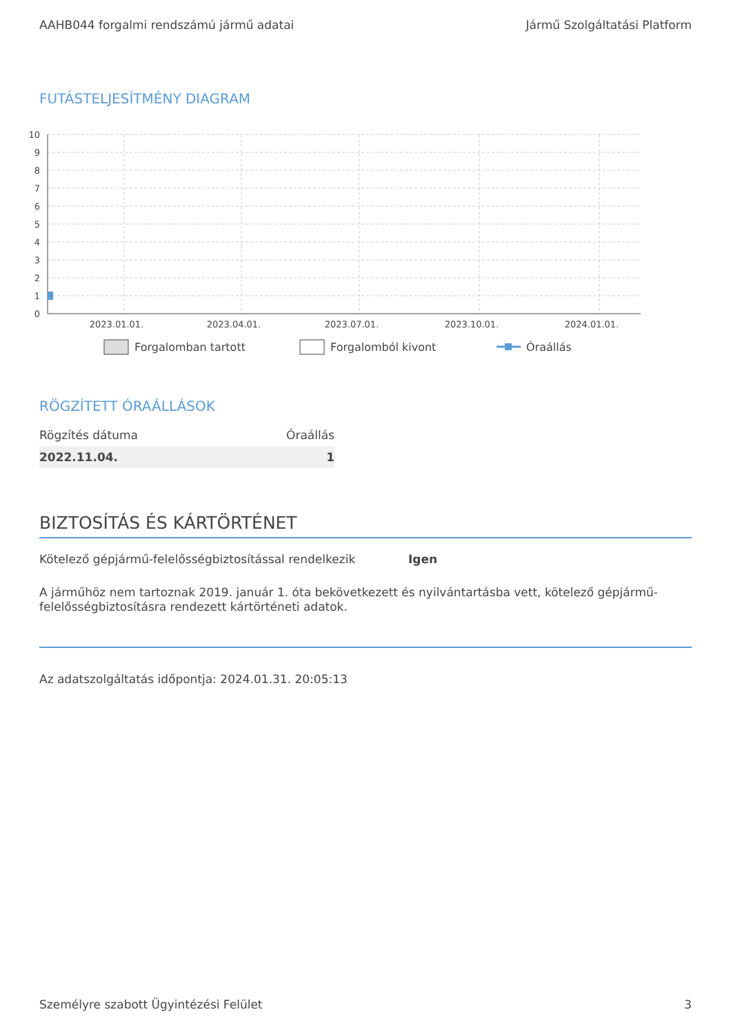AAHB044 forgalmi rendszámú jármű adatai Jármű Szolgáltatási Platform
FUTÁSTELJESÍTMÉNY DIAGRAM
10
9
8
7
6
5
4
3
2
1
0
2023.01.01.
2023.04.01.
2023.07.01.
2023.10.01.
2024.01.01.
Forgalomban tartott
Forgalomból kivont
Óraállás
RÖGZÍTETT ÓRAÁLLÁSOK
| Rögzítés dátuma | Óraállás |
| --- | --- |
| 2022.11.04. | 1 |
BIZTOSÍTÁS ÉS KÁRTÖRTÉNET
Kötelező gépjármű-felelősségbiztosítással rendelkezik Igen
A járműhöz nem tartoznak 2019. január 1. óta bekövetkezett és nyilvántartásba vett, kötelező gépjármű-felelősségbiztosításra rendezett kártörténeti adatok.
Az adatszolgáltatás időpontja: 2024.01.31. 20:05:13
Személyre szabott Ügyintézési Felület 3